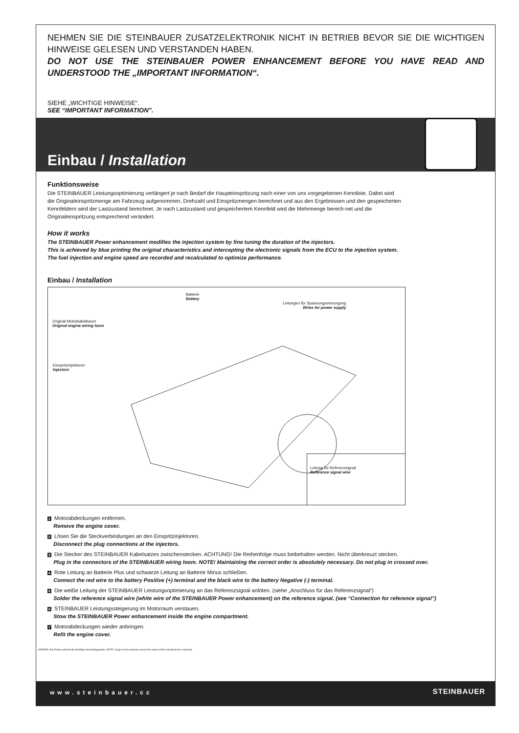NEHMEN SIE DIE STEINBAUER ZUSATZELEKTRONIK NICHT IN BETRIEB BEVOR SIE DIE WICHTIGEN HINWEISE GELESEN UND VERSTANDEN HABEN.
DO NOT USE THE STEINBAUER POWER ENHANCEMENT BEFORE YOU HAVE READ AND UNDERSTOOD THE „IMPORTANT INFORMATION“.
SIEHE „WICHTIGE HINWEISE“.
SEE “IMPORTANT INFORMATION”.
Einbau / Installation
Funktionsweise
Die STEINBAUER Leistungsoptimierung verlängert je nach Bedarf die Haupteinspritzung nach einer von uns vorgegebenen Kennlinie. Dabei wird die Originaleinspritzmenge am Fahrzeug aufgenommen, Drehzahl und Einspritzmengen berechnet und aus den Ergebnissen und den gespeicherten Kennfeldern wird der Lastzustand berechnet. Je nach Lastzustand und gespeichertem Kennfeld wird die Mehrmenge berech-net und die Originaleinspritzung entsprechend verändert.
How it works
The STEINBAUER Power enhancement modifies the injection system by fine tuning the duration of the injectors.
This is achieved by blue printing the original characteristics and intercepting the electronic signals from the ECU to the injection system. The fuel injection and engine speed are recorded and recalculated to optimize performance.
Einbau / Installation
Batterie
Battery
Leitungen für Spannungsversorgung
Wires for power supply
Original Motorkabelbaum
Original engine wiring loom
Einspritzinjektoren
Injectors
Leitung für Referenzsignal
Reference signal wire
1 Motorabdeckungen entfernen.
Remove the engine cover.
2 Lösen Sie die Steckverbindungen an den Einspritzinjektoren.
Disconnect the plug connections at the injectors.
3 Die Stecker des STEINBAUER Kabelsatzes zwischenstecken. ACHTUNG! Die Reihenfolge muss beibehalten werden. Nicht überkreuzt stecken.
Plug in the connectors of the STEINBAUER wiring loom. NOTE! Maintaining the correct order is absolutely necessary. Do not plug in crossed over.
4 Rote Leitung an Batterie Plus und schwarze Leitung an Batterie Minus schließen.
Connect the red wire to the battery Positive (+) terminal and the black wire to the battery Negative (-) terminal.
5 Die weiße Leitung der STEINBAUER Leistungsoptimierung an das Referenzsignal anlöten. (siehe „Anschluss für das Referenzsignal“)
Solder the reference signal wire (white wire of the STEINBAUER Power enhancement) on the reference signal. (see “Connection for reference signal”)
6 STEINBAUER Leistungssteigerung im Motorraum verstauen.
Stow the STEINBAUER Power enhancement inside the engine compartment.
7 Motorabdeckungen wieder anbringen.
Refit the engine cover.
HINWEIS: Bei Einbau erlischt die freiwillige Herstellergarantie. NOTE: Usage of our products causes the expiry of the manufacturer’s warranty.
www.steinbauer.cc STEINBAUER